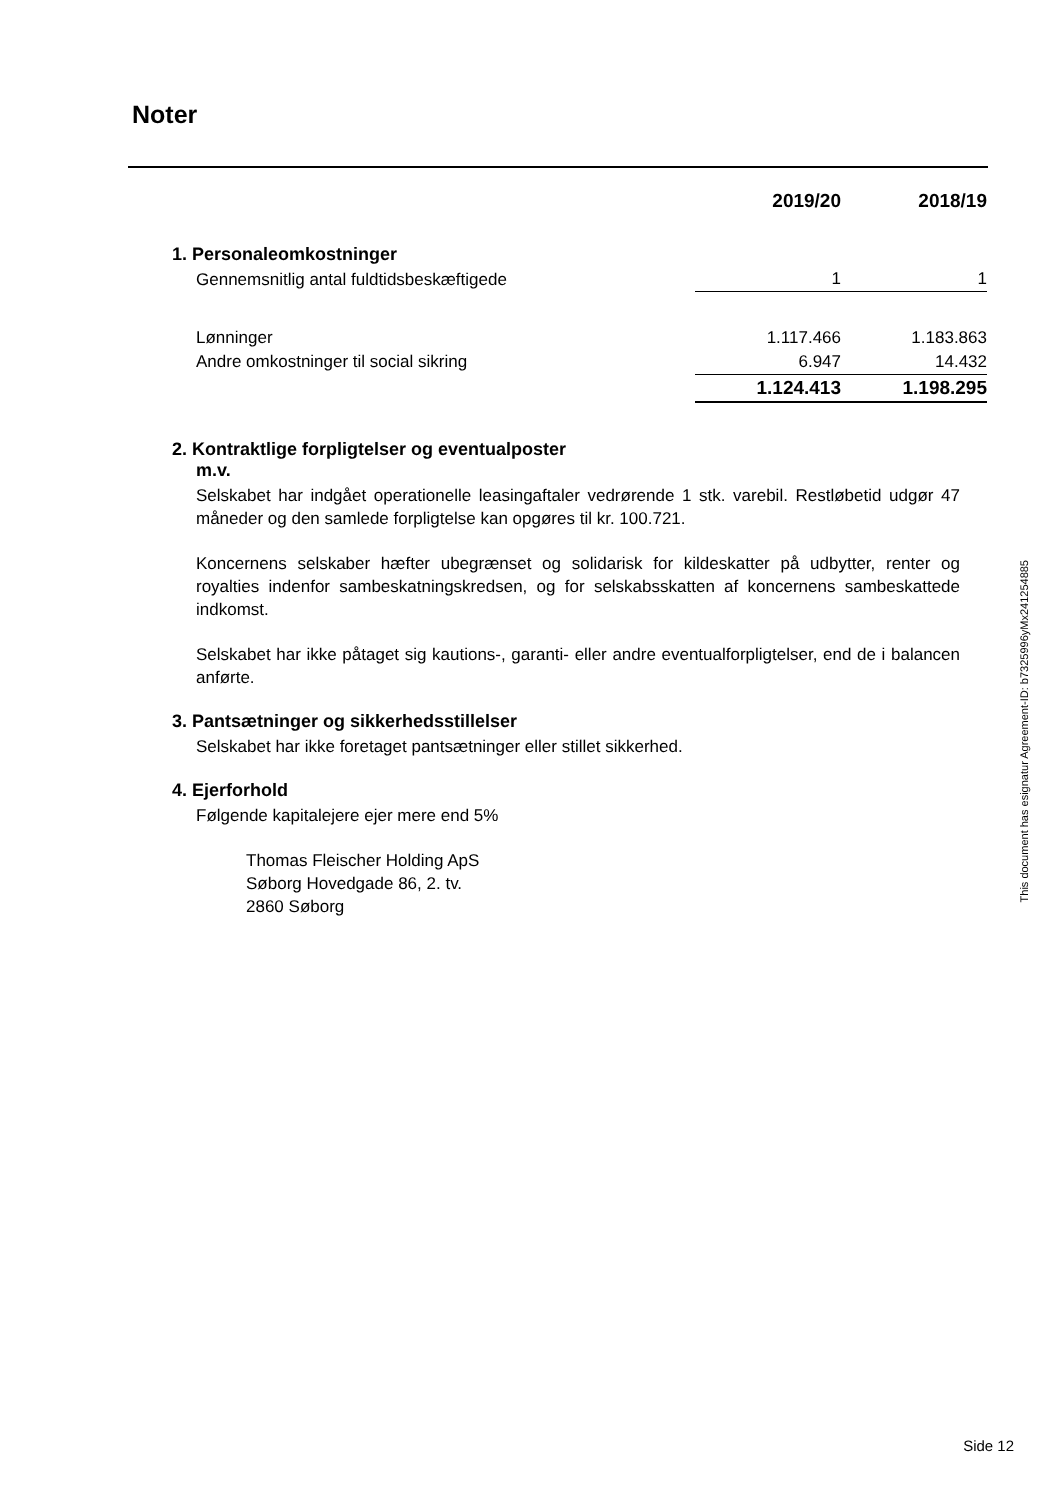Noter
| | 2019/20 | 2018/19 |
| --- | --- | --- |
| 1. Personaleomkostninger | | |
| Gennemsnitlig antal fuldtidsbeskæftigede | 1 | 1 |
| Lønninger | 1.117.466 | 1.183.863 |
| Andre omkostninger til social sikring | 6.947 | 14.432 |
| | 1.124.413 | 1.198.295 |
2. Kontraktlige forpligtelser og eventualposter
m.v.
Selskabet har indgået operationelle leasingaftaler vedrørende 1 stk. varebil. Restløbetid udgør 47 måneder og den samlede forpligtelse kan opgøres til kr. 100.721.
Koncernens selskaber hæfter ubegrænset og solidarisk for kildeskatter på udbytter, renter og royalties indenfor sambeskatningskredsen, og for selskabsskatten af koncernens sambeskattede indkomst.
Selskabet har ikke påtaget sig kautions-, garanti- eller andre eventualforpligtelser, end de i balancen anførte.
3. Pantsætninger og sikkerhedsstillelser
Selskabet har ikke foretaget pantsætninger eller stillet sikkerhed.
4. Ejerforhold
Følgende kapitalejere ejer mere end 5%
Thomas Fleischer Holding ApS
Søborg Hovedgade 86, 2. tv.
2860 Søborg
This document has esignatur Agreement-ID: b7325996yMx241254885
Side 12